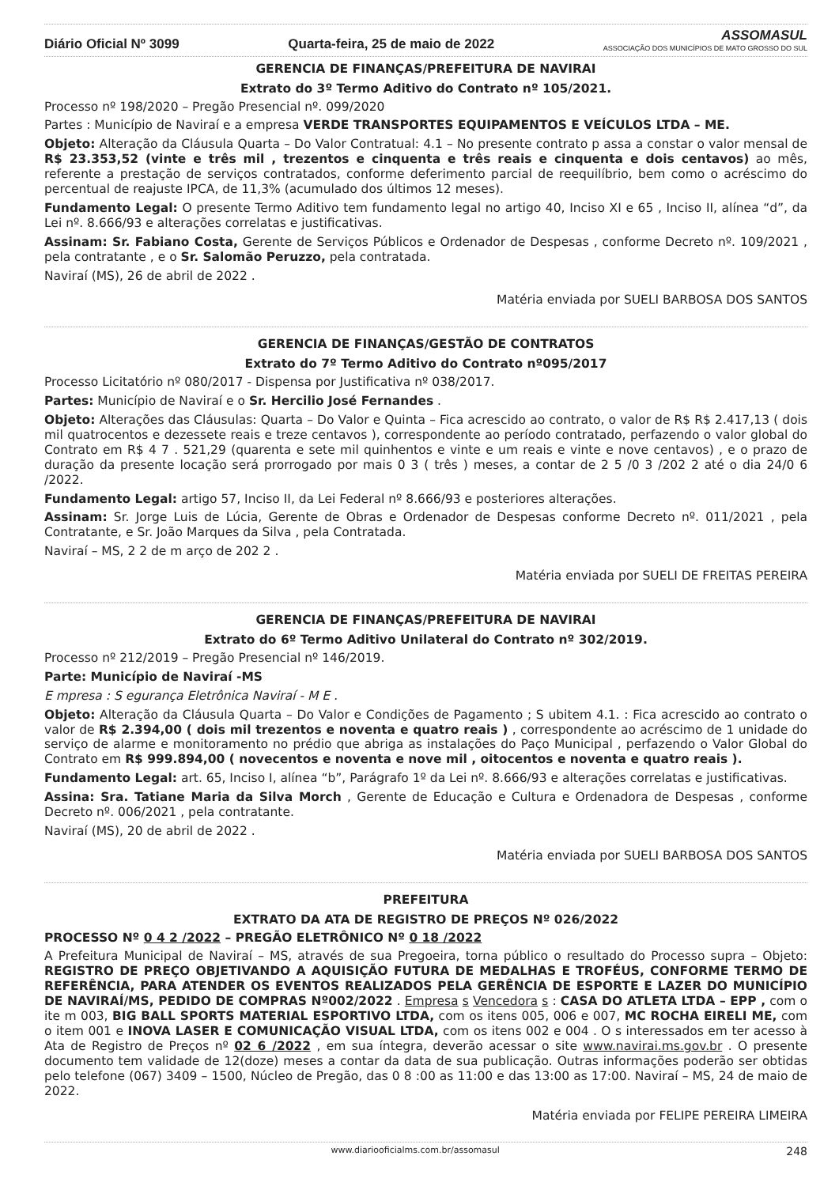Diário Oficial Nº 3099 Quarta-feira, 25 de maio de 2022 ASSOMASUL
ASSOCIAÇÃO DOS MUNICÍPIOS DE MATO GROSSO DO SUL
GERENCIA DE FINANÇAS/PREFEITURA DE NAVIRAI
Extrato do 3º Termo Aditivo do Contrato nº 105/2021.
Processo nº 198/2020 – Pregão Presencial nº. 099/2020
Partes : Município de Naviraí e a empresa VERDE TRANSPORTES EQUIPAMENTOS E VEÍCULOS LTDA – ME.
Objeto: Alteração da Cláusula Quarta – Do Valor Contratual: 4.1 – No presente contrato p assa a constar o valor mensal de R$ 23.353,52 (vinte e três mil , trezentos e cinquenta e três reais e cinquenta e dois centavos) ao mês, referente a prestação de serviços contratados, conforme deferimento parcial de reequilíbrio, bem como o acréscimo do percentual de reajuste IPCA, de 11,3% (acumulado dos últimos 12 meses).
Fundamento Legal: O presente Termo Aditivo tem fundamento legal no artigo 40, Inciso XI e 65 , Inciso II, alínea “d”, da Lei nº. 8.666/93 e alterações correlatas e justificativas.
Assinam: Sr. Fabiano Costa, Gerente de Serviços Públicos e Ordenador de Despesas , conforme Decreto nº. 109/2021 , pela contratante , e o Sr. Salomão Peruzzo, pela contratada.
Naviraí (MS), 26 de abril de 2022 .
Matéria enviada por SUELI BARBOSA DOS SANTOS
GERENCIA DE FINANÇAS/GESTÃO DE CONTRATOS
Extrato do 7º Termo Aditivo do Contrato nº095/2017
Processo Licitatório nº 080/2017 - Dispensa por Justificativa nº 038/2017.
Partes: Município de Naviraí e o Sr. Hercilio José Fernandes .
Objeto: Alterações das Cláusulas: Quarta – Do Valor e Quinta – Fica acrescido ao contrato, o valor de R$ R$ 2.417,13 ( dois mil quatrocentos e dezessete reais e treze centavos ), correspondente ao período contratado, perfazendo o valor global do Contrato em R$ 4 7 . 521,29 (quarenta e sete mil quinhentos e vinte e um reais e vinte e nove centavos) , e o prazo de duração da presente locação será prorrogado por mais 0 3 ( três ) meses, a contar de 2 5 /0 3 /202 2 até o dia 24/0 6 /2022.
Fundamento Legal: artigo 57, Inciso II, da Lei Federal nº 8.666/93 e posteriores alterações.
Assinam: Sr. Jorge Luis de Lúcia, Gerente de Obras e Ordenador de Despesas conforme Decreto nº. 011/2021 , pela Contratante, e Sr. João Marques da Silva , pela Contratada.
Naviraí – MS, 2 2 de m arço de 202 2 .
Matéria enviada por SUELI DE FREITAS PEREIRA
GERENCIA DE FINANÇAS/PREFEITURA DE NAVIRAI
Extrato do 6º Termo Aditivo Unilateral do Contrato nº 302/2019.
Processo nº 212/2019 – Pregão Presencial nº 146/2019.
Parte: Município de Naviraí -MS
E mpresa : S egurança Eletrônica Naviraí - M E .
Objeto: Alteração da Cláusula Quarta – Do Valor e Condições de Pagamento ; S ubitem 4.1. : Fica acrescido ao contrato o valor de R$ 2.394,00 ( dois mil trezentos e noventa e quatro reais ) , correspondente ao acréscimo de 1 unidade do serviço de alarme e monitoramento no prédio que abriga as instalações do Paço Municipal , perfazendo o Valor Global do Contrato em R$ 999.894,00 ( novecentos e noventa e nove mil , oitocentos e noventa e quatro reais ).
Fundamento Legal: art. 65, Inciso I, alínea “b”, Parágrafo 1º da Lei nº. 8.666/93 e alterações correlatas e justificativas.
Assina: Sra. Tatiane Maria da Silva Morch , Gerente de Educação e Cultura e Ordenadora de Despesas , conforme Decreto nº. 006/2021 , pela contratante.
Naviraí (MS), 20 de abril de 2022 .
Matéria enviada por SUELI BARBOSA DOS SANTOS
PREFEITURA
EXTRATO DA ATA DE REGISTRO DE PREÇOS Nº 026/2022
PROCESSO Nº 0 4 2 /2022 – PREGÃO ELETRÔNICO Nº 0 18 /2022
A Prefeitura Municipal de Naviraí – MS, através de sua Pregoeira, torna público o resultado do Processo supra – Objeto: REGISTRO DE PREÇO OBJETIVANDO A AQUISIÇÃO FUTURA DE MEDALHAS E TROFÉUS, CONFORME TERMO DE REFERÊNCIA, PARA ATENDER OS EVENTOS REALIZADOS PELA GERÊNCIA DE ESPORTE E LAZER DO MUNICÍPIO DE NAVIRAÍ/MS, PEDIDO DE COMPRAS Nº002/2022 . Empresa s Vencedora s : CASA DO ATLETA LTDA – EPP , com o ite m 003, BIG BALL SPORTS MATERIAL ESPORTIVO LTDA, com os itens 005, 006 e 007, MC ROCHA EIRELI ME, com o item 001 e INOVA LASER E COMUNICAÇÃO VISUAL LTDA, com os itens 002 e 004 . O s interessados em ter acesso à Ata de Registro de Preços nº 02 6 /2022 , em sua íntegra, deverão acessar o site www.navirai.ms.gov.br . O presente documento tem validade de 12(doze) meses a contar da data de sua publicação. Outras informações poderão ser obtidas pelo telefone (067) 3409 – 1500, Núcleo de Pregão, das 0 8 :00 as 11:00 e das 13:00 as 17:00. Naviraí – MS, 24 de maio de 2022.
Matéria enviada por FELIPE PEREIRA LIMEIRA
www.diariooficialms.com.br/assomasul 248